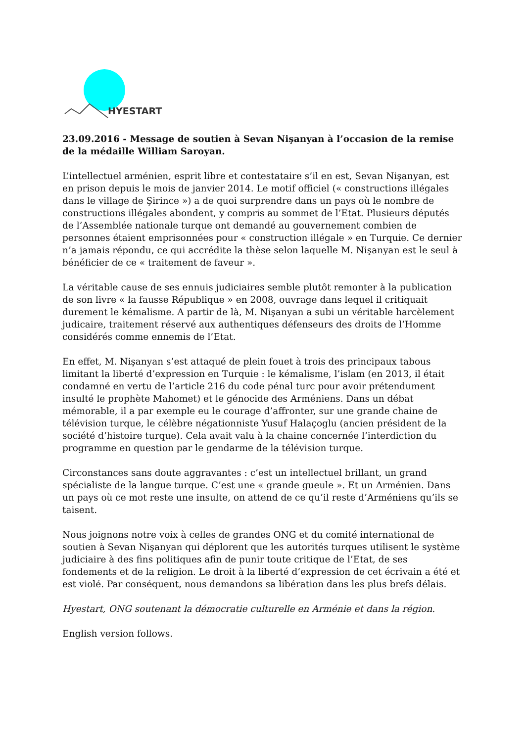HYESTART
23.09.2016 - Message de soutien à Sevan Nişanyan à l’occasion de la remise de la médaille William Saroyan.
L’intellectuel arménien, esprit libre et contestataire s’il en est, Sevan Nişanyan, est en prison depuis le mois de janvier 2014. Le motif officiel (« constructions illégales dans le village de Şirince ») a de quoi surprendre dans un pays où le nombre de constructions illégales abondent, y compris au sommet de l’Etat. Plusieurs députés de l’Assemblée nationale turque ont demandé au gouvernement combien de personnes étaient emprisonnées pour « construction illégale » en Turquie. Ce dernier n’a jamais répondu, ce qui accrédite la thèse selon laquelle M. Nişanyan est le seul à bénéficier de ce « traitement de faveur ».
La véritable cause de ses ennuis judiciaires semble plutôt remonter à la publication de son livre « la fausse République » en 2008, ouvrage dans lequel il critiquait durement le kémalisme. A partir de là, M. Nişanyan a subi un véritable harcèlement judicaire, traitement réservé aux authentiques défenseurs des droits de l’Homme considérés comme ennemis de l’Etat.
En effet, M. Nişanyan s’est attaqué de plein fouet à trois des principaux tabous limitant la liberté d’expression en Turquie : le kémalisme, l’islam (en 2013, il était condamné en vertu de l’article 216 du code pénal turc pour avoir prétendument insulté le prophète Mahomet) et le génocide des Arméniens. Dans un débat mémorable, il a par exemple eu le courage d’affronter, sur une grande chaine de télévision turque, le célèbre négationniste Yusuf Halaçoglu (ancien président de la société d’histoire turque). Cela avait valu à la chaine concernée l’interdiction du programme en question par le gendarme de la télévision turque.
Circonstances sans doute aggravantes : c’est un intellectuel brillant, un grand spécialiste de la langue turque. C’est une « grande gueule ». Et un Arménien. Dans un pays où ce mot reste une insulte, on attend de ce qu’il reste d’Arméniens qu’ils se taisent.
Nous joignons notre voix à celles de grandes ONG et du comité international de soutien à Sevan Nişanyan qui déplorent que les autorités turques utilisent le système judiciaire à des fins politiques afin de punir toute critique de l’Etat, de ses fondements et de la religion. Le droit à la liberté d’expression de cet écrivain a été et est violé. Par conséquent, nous demandons sa libération dans les plus brefs délais.
Hyestart, ONG soutenant la démocratie culturelle en Arménie et dans la région.
English version follows.